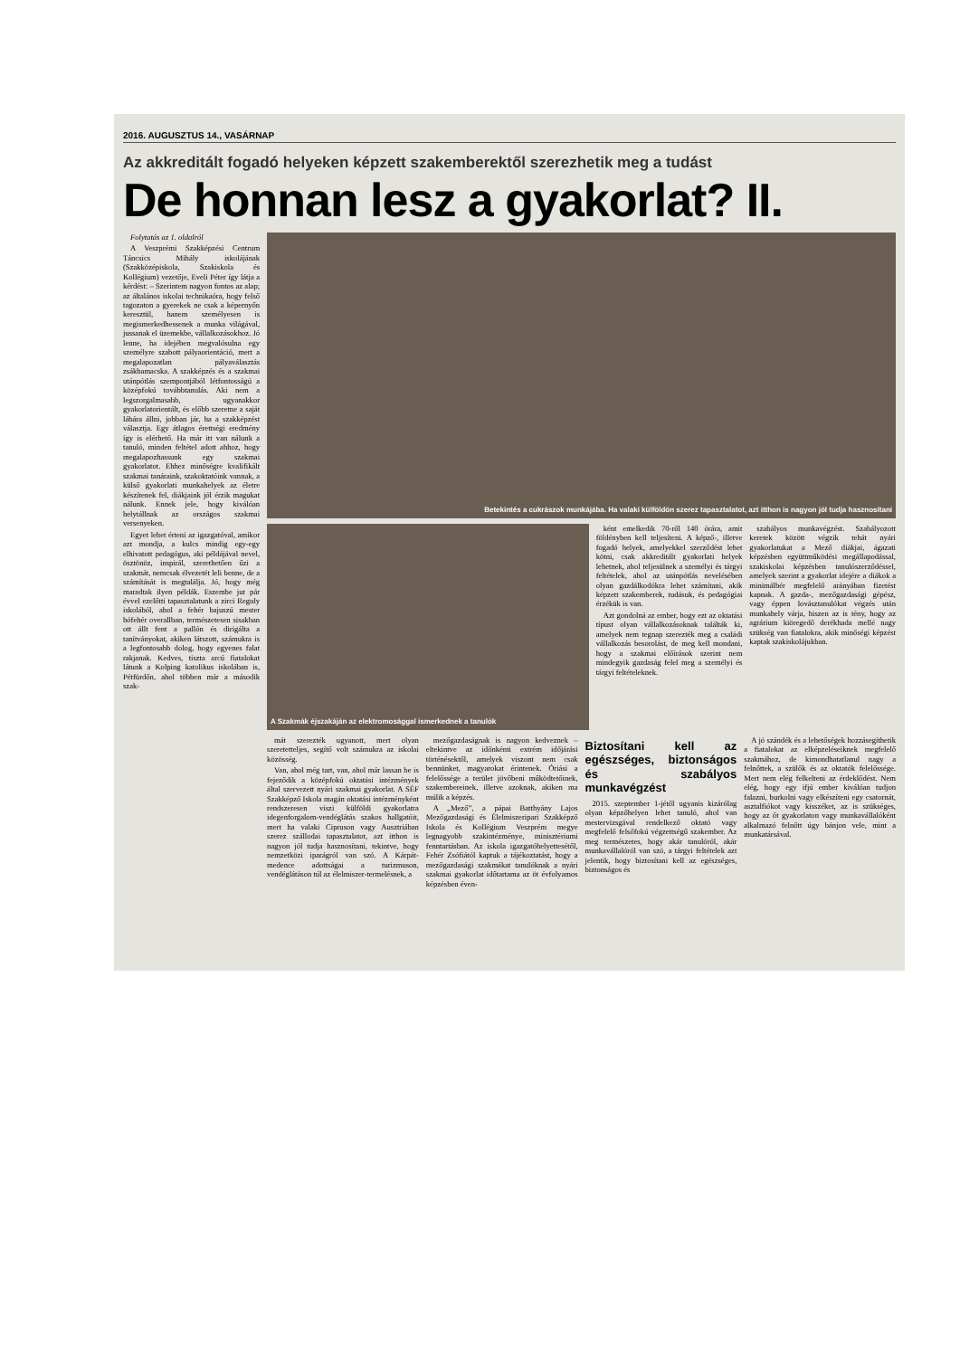2016. AUGUSZTUS 14., VASÁRNAP
Az akkreditált fogadó helyeken képzett szakemberektől szerezhetik meg a tudást
De honnan lesz a gyakorlat? II.
Folytatás az 1. oldalról
A Veszprémi Szakképzési Centrum Táncsics Mihály iskolájának (Szakközépiskola, Szakiskola és Kollégium) vezetője, Eveli Péter így látja a kérdést: – Szerintem nagyon fontos az alap; az általános iskolai technikaóra, hogy felső tagozaton a gyerekek ne csak a képernyőn keresztül, hanem személyesen is megismerkedhessenek a munka világával, jussanak el üzemekbe, vállalkozásokhoz. Jó lenne, ha idejében megvalósulna egy személyre szabott pályaorientáció, mert a megalapozatlan pályaválasztás zsákbamacska. A szakképzés és a szakmai utánpótlás szempontjából létfontosságú a középfokú továbbtanulás. Aki nem a legszorgalmasabb, ugyanakkor gyakorlatorientált, és előbb szeretne a saját lábára állni, jobban jár, ha a szakképzést választja. Egy átlagos érettségi eredmény így is elérhető. Ha már itt van nálunk a tanuló, minden feltétel adott ahhoz, hogy megalapozhassunk egy szakmai gyakorlatot. Ehhez minőségre kvalifikált szakmai tanáraink, szakoktatóink vannak, a külső gyakorlati munkahelyek az életre készítenek fel, diákjaink jól érzik magukat nálunk. Ennek jele, hogy kiválóan helytállnak az országos szakmai versenyeken.
Egyet lehet érteni az igazgatóval, amikor azt mondja, a kulcs mindig egy-egy elhivatott pedagógus, aki példájával nevel, ösztönöz, inspirál, szerethetően űzi a szakmát, nemcsak élvezetét leli benne, de a számítását is megtalálja. Jó, hogy még maradtak ilyen példák. Eszembe jut pár évvel ezelőtti tapasztalatunk a zirci Reguly iskolából, ahol a fehér bajuszú mester hófehér overallban, természetesen sisakban ott állt fent a pallón és dirigálta a tanítványokat, akiken látszott, számukra is a legfontosabb dolog, hogy egyenes falat rakjanak. Kedves, tiszta arcú fiatalokat látunk a Kolping katolikus iskolában is, Pétfürdőn, ahol többen már a második szak-
Betekintés a cukrászok munkájába. Ha valaki külföldön szerez tapasztalatot, azt itthon is nagyon jól tudja hasznosítani
A Szakmák éjszakáján az elektromosággal ismerkednek a tanulók
ként emelkedik 70-ről 140 órára, amit földényben kell teljesíteni. A képző-, illetve fogadó helyek, amelyekkel szerződést lehet kötni, csak akkreditált gyakorlati helyek lehetnek, ahol teljesülnek a személyi és tárgyi feltételek, ahol az utánpótlás nevelésében olyan gazdálkodókra lehet számítani, akik képzett szakemberek, tudásuk, és pedagógiai érzékük is van.
Azt gondolná az ember, hogy ezt az oktatási típust olyan vállalkozásoknak találták ki, amelyek nem tegnap szerezték meg a családi vállalkozás besorolást, de meg kell mondani, hogy a szakmai előírások szerint nem mindegyik gazdaság felel meg a személyi és tárgyi feltételeknek.
szabályos munkavégzést. Szabályozott keretek között végzik tehát nyári gyakorlatukat a Mező diákjai, ágazati képzésben együttműködési megállapodással, szakiskolai képzésben tanulószerződéssel, amelyek szerint a gyakorlat idejére a diákok a minimálbér megfelelő arányában fizetést kapnak. A gazda-, mezőgazdasági gépész, vagy éppen lovásztanulókat végzés után munkahely várja, hiszen az is tény, hogy az agrárium kiöregedő derékhada mellé nagy szükség van fiatalokra, akik minőségi képzést kaptak szakiskolájukban.
mát szerezték ugyanott, mert olyan szeretetteljes, segítő volt számukra az iskolai közösség.
Van, ahol még tart, van, ahol már lassan be is fejeződik a középfokú oktatási intézmények által szervezett nyári szakmai gyakorlat. A SÉF Szakképző Iskola magán oktatási intézményként rendszeresen viszi külföldi gyakorlatra idegenforgalom-vendéglátás szakos hallgatóit, mert ha valaki Cipruson vagy Ausztriában szerez szállodai tapasztalatot, azt itthon is nagyon jól tudja hasznosítani, tekintve, hogy nemzetközi iparágról van szó. A Kárpát-medence adottságai a turizmuson, vendéglátáson túl az élelmiszer-termelésnek, a
mezőgazdaságnak is nagyon kedveznek – eltekintve az időnkénti extrém időjárási történésektől, amelyek viszont nem csak bennünket, magyarokat érintenek. Óriási a felelőssége a terület jövőbeni működtetőinek, szakembereinek, illetve azoknak, akiken ma múlik a képzés.
A „Mező”, a pápai Batthyány Lajos Mezőgazdasági és Élelmiszeripari Szakképző Iskola és Kollégium Veszprém megye legnagyobb szakintézménye, minisztériumi fenntartásban. Az iskola igazgatóhelyettesétől, Fehér Zsófiától kaptuk a tájékoztatást, hogy a mezőgazdasági szakmákat tanulóknak a nyári szakmai gyakorlat időtartama az öt évfolyamos képzésben éven-
Biztosítani kell az egészséges, biztonságos és szabályos munkavégzést
2015. szeptember 1-jétől ugyanis kizárólag olyan képzőhelyen lehet tanuló, ahol van mestervizsgával rendelkező oktató vagy megfelelő felsőfokú végzettségű szakember. Az meg természetes, hogy akár tanulóról, akár munkavállalóról van szó, a tárgyi feltételek azt jelentik, hogy biztosítani kell az egészséges, biztonságos és
A jó szándék és a lehetőségek hozzásegíthetik a fiatalokat az elképzeléseiknek megfelelő szakmához, de kimondhatatlanul nagy a felnőttek, a szülők és az oktatók felelőssége. Mert nem elég felkelteni az érdeklődést. Nem elég, hogy egy ifjú ember kiválóan tudjon falazni, burkolni vagy elkészíteni egy csatornát, asztalfiókot vagy kisszéket, az is szükséges, hogy az őt gyakorlaton vagy munkavállalóként alkalmazó felnőtt úgy bánjon vele, mint a munkatársával.